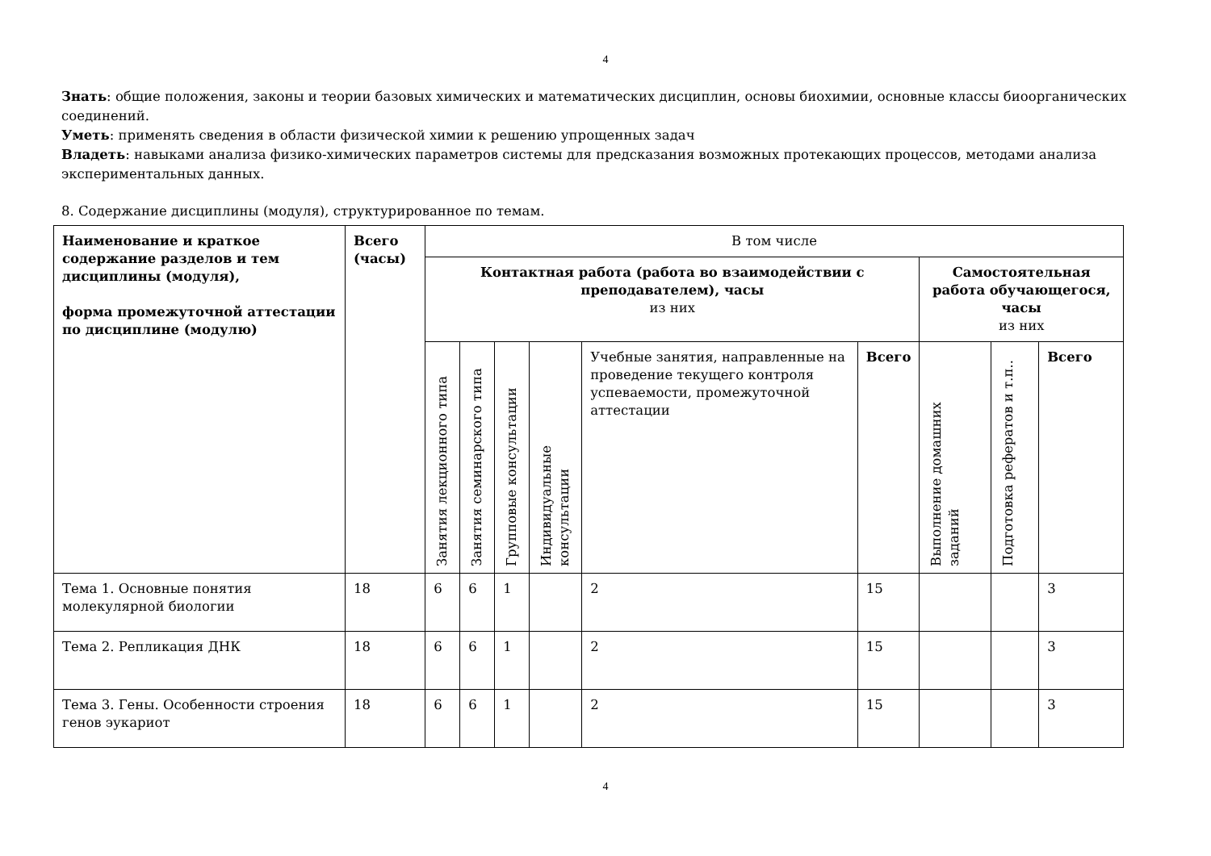4
Знать: общие положения, законы и теории базовых химических и математических дисциплин, основы биохимии, основные классы биоорганических соединений.
Уметь: применять сведения в области физической химии к решению упрощенных задач
Владеть: навыками анализа физико-химических параметров системы для предсказания возможных протекающих процессов, методами анализа экспериментальных данных.
8. Содержание дисциплины (модуля), структурированное по темам.
| Наименование и краткое содержание разделов и тем дисциплины (модуля), форма промежуточной аттестации по дисциплине (модулю) | Всего (часы) | В том числе | | | | | | | | |
| | | Контактная работа (работа во взаимодействии с преподавателем), часы из них | | | | | | Самостоятельная работа обучающегося, часы из них | | |
| | | Занятия лекционного типа | Занятия семинарского типа | Групповые консультации | Индивидуальные консультации | Учебные занятия, направленные на проведение текущего контроля успеваемости, промежуточной аттестации | Всего | Выполнение домашних заданий | Подготовка рефератов и т.п.. | Всего |
| Тема 1. Основные понятия молекулярной биологии | 18 | 6 | 6 | 1 | | 2 | 15 | | | 3 |
| Тема 2. Репликация ДНК | 18 | 6 | 6 | 1 | | 2 | 15 | | | 3 |
| Тема 3. Гены. Особенности строения генов эукариот | 18 | 6 | 6 | 1 | | 2 | 15 | | | 3 |
4